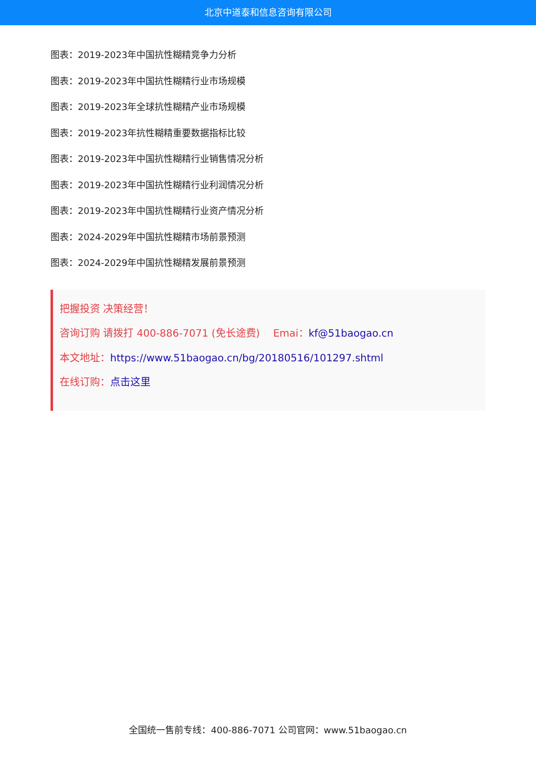北京中道泰和信息咨询有限公司
图表：2019-2023年中国抗性糊精竞争力分析
图表：2019-2023年中国抗性糊精行业市场规模
图表：2019-2023年全球抗性糊精产业市场规模
图表：2019-2023年抗性糊精重要数据指标比较
图表：2019-2023年中国抗性糊精行业销售情况分析
图表：2019-2023年中国抗性糊精行业利润情况分析
图表：2019-2023年中国抗性糊精行业资产情况分析
图表：2024-2029年中国抗性糊精市场前景预测
图表：2024-2029年中国抗性糊精发展前景预测
把握投资 决策经营！
咨询订购 请拨打 400-886-7071 (免长途费)　 Emai：kf@51baogao.cn
本文地址：https://www.51baogao.cn/bg/20180516/101297.shtml
在线订购：点击这里
全国统一售前专线：400-886-7071 公司官网：www.51baogao.cn